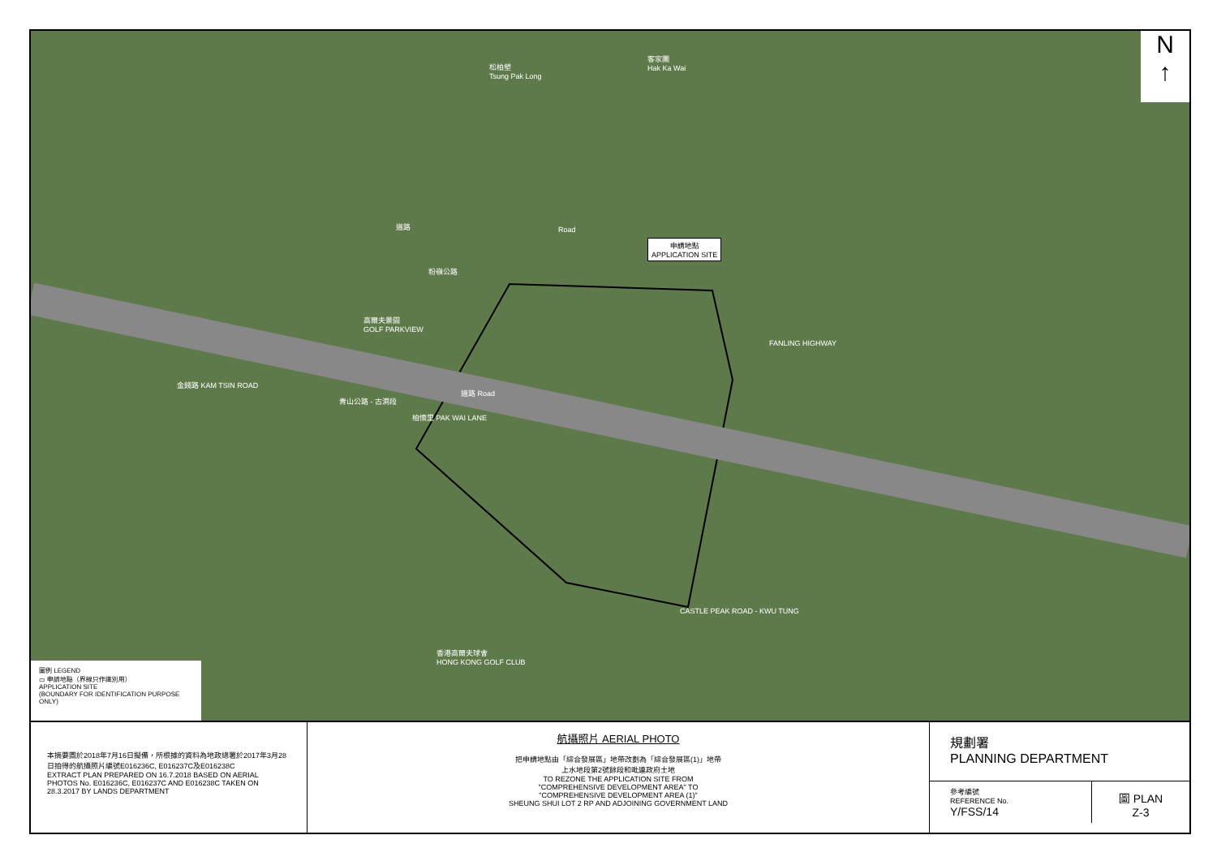松柏塱
Tsung Pak Long
客家圍
Hak Ka Wai
申請地點
APPLICATION SITE
道路 Road
粉嶺公路
FANLING HIGHWAY
高爾夫景園
GOLF PARKVIEW
金錢路 KAM TSIN ROAD
青山公路 - 古洞段
柏懷里 PAK WAI LANE
道路 Road
CASTLE PEAK ROAD - KWU TUNG
香港高爾夫球會
HONG KONG GOLF CLUB
N
↑
圖例 LEGEND
▭ 申請地點（界線只作識別用）
APPLICATION SITE
(BOUNDARY FOR IDENTIFICATION PURPOSE ONLY)
本摘要圖於2018年7月16日擬備，所根據的資料為地政總署於2017年3月28日拍得的航攝照片編號E016236C, E016237C及E016238C
EXTRACT PLAN PREPARED ON 16.7.2018 BASED ON AERIAL PHOTOS No. E016236C, E016237C AND E016238C TAKEN ON 28.3.2017 BY LANDS DEPARTMENT
航攝照片 AERIAL PHOTO
把申請地點由「綜合發展區」地帶改劃為「綜合發展區(1)」地帶
上水地段第2號餘段和毗連政府土地
TO REZONE THE APPLICATION SITE FROM
"COMPREHENSIVE DEVELOPMENT AREA" TO
"COMPREHENSIVE DEVELOPMENT AREA (1)"
SHEUNG SHUI LOT 2 RP AND ADJOINING GOVERNMENT LAND
規劃署
PLANNING DEPARTMENT
參考編號
REFERENCE No.
Y/FSS/14
圖 PLAN
Z-3